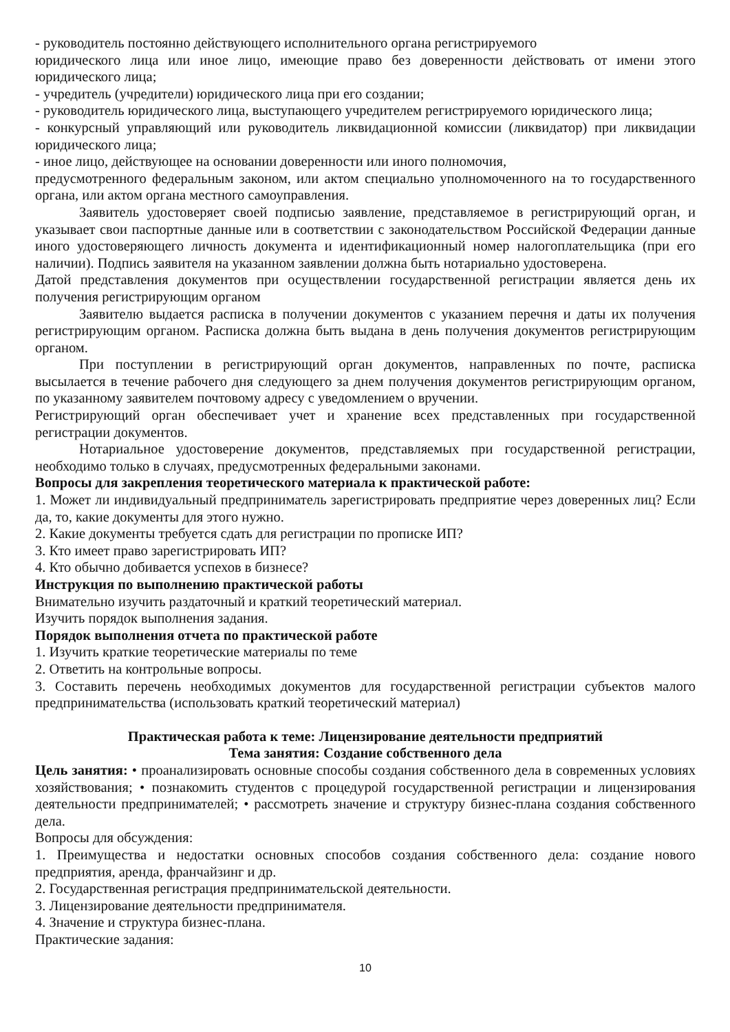- руководитель постоянно действующего исполнительного органа регистрируемого
юридического лица или иное лицо, имеющие право без доверенности действовать от имени этого юридического лица;
- учредитель (учредители) юридического лица при его создании;
- руководитель юридического лица, выступающего учредителем регистрируемого юридического лица;
- конкурсный управляющий или руководитель ликвидационной комиссии (ликвидатор) при ликвидации юридического лица;
- иное лицо, действующее на основании доверенности или иного полномочия,
предусмотренного федеральным законом, или актом специально уполномоченного на то государственного органа, или актом органа местного самоуправления.
Заявитель удостоверяет своей подписью заявление, представляемое в регистрирующий орган, и указывает свои паспортные данные или в соответствии с законодательством Российской Федерации данные иного удостоверяющего личность документа и идентификационный номер налогоплательщика (при его наличии). Подпись заявителя на указанном заявлении должна быть нотариально удостоверена.
Датой представления документов при осуществлении государственной регистрации является день их получения регистрирующим органом
Заявителю выдается расписка в получении документов с указанием перечня и даты их получения регистрирующим органом. Расписка должна быть выдана в день получения документов регистрирующим органом.
При поступлении в регистрирующий орган документов, направленных по почте, расписка высылается в течение рабочего дня следующего за днем получения документов регистрирующим органом, по указанному заявителем почтовому адресу с уведомлением о вручении.
Регистрирующий орган обеспечивает учет и хранение всех представленных при государственной регистрации документов.
Нотариальное удостоверение документов, представляемых при государственной регистрации, необходимо только в случаях, предусмотренных федеральными законами.
Вопросы для закрепления теоретического материала к практической работе:
1. Может ли индивидуальный предприниматель зарегистрировать предприятие через доверенных лиц? Если да, то, какие документы для этого нужно.
2. Какие документы требуется сдать для регистрации по прописке ИП?
3. Кто имеет право зарегистрировать ИП?
4. Кто обычно добивается успехов в бизнесе?
Инструкция по выполнению практической работы
Внимательно изучить раздаточный и краткий теоретический материал.
Изучить порядок выполнения задания.
Порядок выполнения отчета по практической работе
1. Изучить краткие теоретические материалы по теме
2. Ответить на контрольные вопросы.
3. Составить перечень необходимых документов для государственной регистрации субъектов малого предпринимательства (использовать краткий теоретический материал)
Практическая работа к теме: Лицензирование деятельности предприятий
Тема занятия: Создание собственного дела
Цель занятия: • проанализировать основные способы создания собственного дела в современных условиях хозяйствования; • познакомить студентов с процедурой государственной регистрации и лицензирования деятельности предпринимателей; • рассмотреть значение и структуру бизнес-плана создания собственного дела.
Вопросы для обсуждения:
1. Преимущества и недостатки основных способов создания собственного дела: создание нового предприятия, аренда, франчайзинг и др.
2. Государственная регистрация предпринимательской деятельности.
3. Лицензирование деятельности предпринимателя.
4. Значение и структура бизнес-плана.
Практические задания:
10